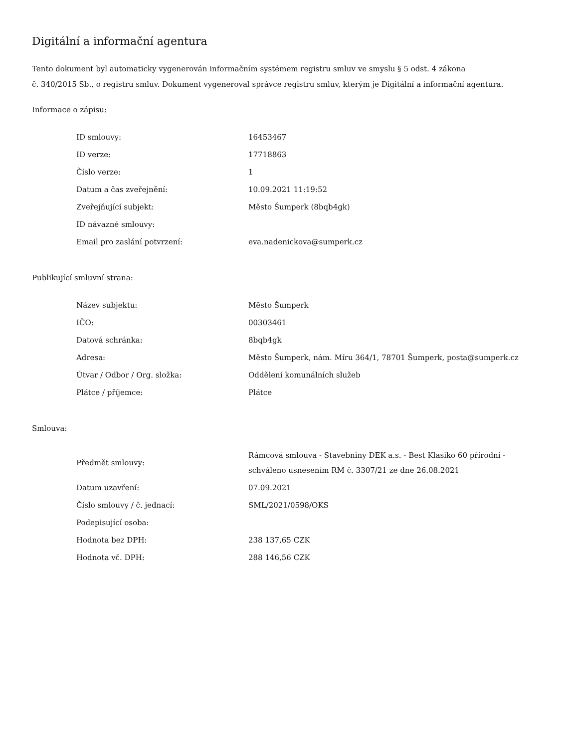Digitální a informační agentura
Tento dokument byl automaticky vygenerován informačním systémem registru smluv ve smyslu § 5 odst. 4 zákona
č. 340/2015 Sb., o registru smluv. Dokument vygeneroval správce registru smluv, kterým je Digitální a informační agentura.
Informace o zápisu:
| ID smlouvy: | 16453467 |
| ID verze: | 17718863 |
| Číslo verze: | 1 |
| Datum a čas zveřejnění: | 10.09.2021 11:19:52 |
| Zveřejňující subjekt: | Město Šumperk (8bqb4gk) |
| ID návazné smlouvy: | |
| Email pro zaslání potvrzení: | eva.nadenickova@sumperk.cz |
Publikující smluvní strana:
| Název subjektu: | Město Šumperk |
| IČO: | 00303461 |
| Datová schránka: | 8bqb4gk |
| Adresa: | Město Šumperk, nám. Míru 364/1, 78701 Šumperk, posta@sumperk.cz |
| Útvar / Odbor / Org. složka: | Oddělení komunálních služeb |
| Plátce / příjemce: | Plátce |
Smlouva:
| Předmět smlouvy: | Rámcová smlouva - Stavebniny DEK a.s. - Best Klasiko 60 přírodní - schváleno usnesením RM č. 3307/21 ze dne 26.08.2021 |
| Datum uzavření: | 07.09.2021 |
| Číslo smlouvy / č. jednací: | SML/2021/0598/OKS |
| Podepisující osoba: | |
| Hodnota bez DPH: | 238 137,65 CZK |
| Hodnota vč. DPH: | 288 146,56 CZK |